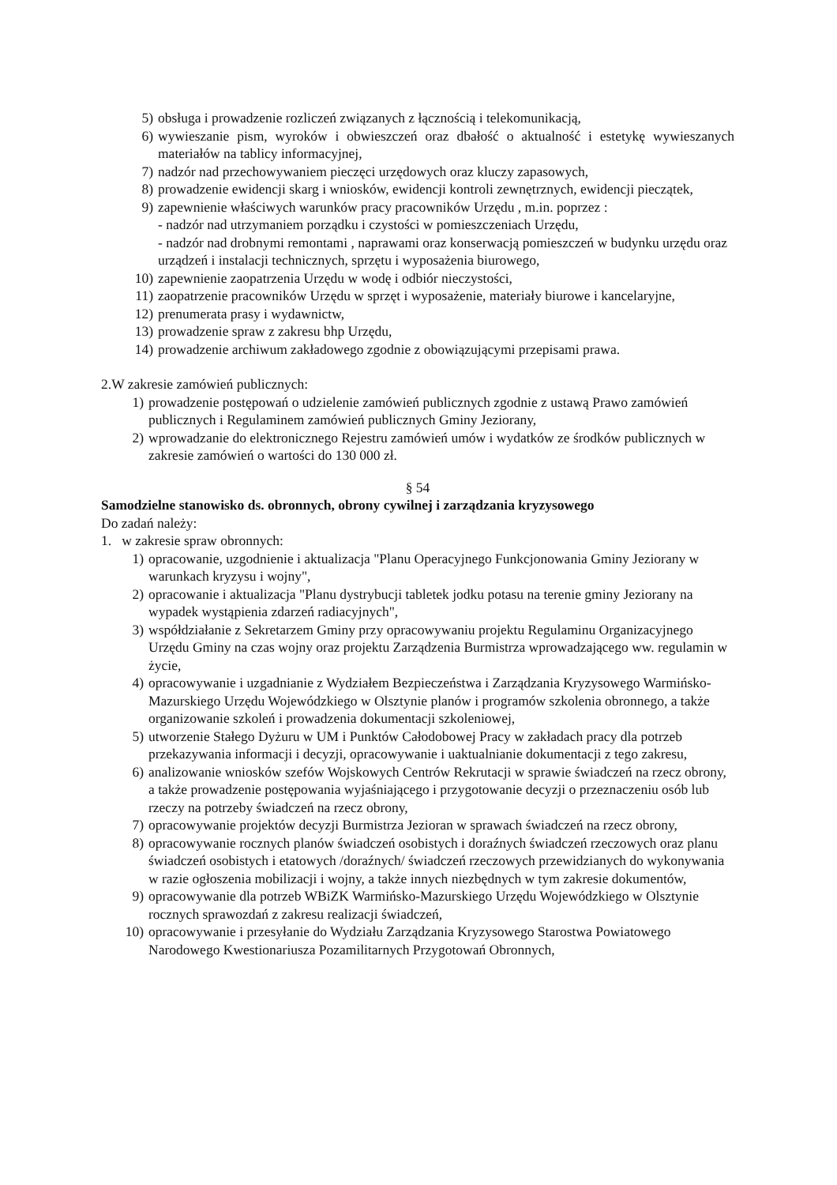5) obsługa i prowadzenie rozliczeń związanych z łącznością i telekomunikacją,
6) wywieszanie pism, wyroków i obwieszczeń oraz dbałość o aktualność i estetykę wywieszanych materiałów na tablicy informacyjnej,
7) nadzór nad przechowywaniem pieczęci urzędowych oraz kluczy zapasowych,
8) prowadzenie ewidencji skarg i wniosków, ewidencji kontroli zewnętrznych, ewidencji pieczątek,
9) zapewnienie właściwych warunków pracy pracowników Urzędu , m.in. poprzez :
- nadzór nad utrzymaniem porządku i czystości w pomieszczeniach Urzędu,
- nadzór nad drobnymi remontami , naprawami oraz konserwacją pomieszczeń w budynku urzędu oraz urządzeń i instalacji technicznych, sprzętu i wyposażenia biurowego,
10) zapewnienie zaopatrzenia Urzędu w wodę i odbiór nieczystości,
11) zaopatrzenie pracowników Urzędu w sprzęt i wyposażenie, materiały biurowe i kancelaryjne,
12) prenumerata prasy i wydawnictw,
13) prowadzenie spraw z zakresu bhp Urzędu,
14) prowadzenie archiwum zakładowego zgodnie z obowiązującymi przepisami prawa.
2.W zakresie zamówień publicznych:
1) prowadzenie postępowań o udzielenie zamówień publicznych zgodnie z ustawą Prawo zamówień publicznych i Regulaminem zamówień publicznych Gminy Jeziorany,
2) wprowadzanie do elektronicznego Rejestru zamówień umów i wydatków ze środków publicznych w zakresie zamówień o wartości do 130 000 zł.
§ 54
Samodzielne stanowisko ds. obronnych, obrony cywilnej i zarządzania kryzysowego
Do zadań należy:
1. w zakresie spraw obronnych:
1) opracowanie, uzgodnienie i aktualizacja "Planu Operacyjnego Funkcjonowania Gminy Jeziorany w warunkach kryzysu i wojny",
2) opracowanie i aktualizacja "Planu dystrybucji tabletek jodku potasu na terenie gminy Jeziorany na wypadek wystąpienia zdarzeń radiacyjnych",
3) współdziałanie z Sekretarzem Gminy przy opracowywaniu projektu Regulaminu Organizacyjnego Urzędu Gminy na czas wojny oraz projektu Zarządzenia Burmistrza wprowadzającego ww. regulamin w życie,
4) opracowywanie i uzgadnianie z Wydziałem Bezpieczeństwa i Zarządzania Kryzysowego Warmińsko-Mazurskiego Urzędu Wojewódzkiego w Olsztynie planów i programów szkolenia obronnego, a także organizowanie szkoleń i prowadzenia dokumentacji szkoleniowej,
5) utworzenie Stałego Dyżuru w UM i Punktów Całodobowej Pracy w zakładach pracy dla potrzeb przekazywania informacji i decyzji, opracowywanie i uaktualnianie dokumentacji z tego zakresu,
6) analizowanie wniosków szefów Wojskowych Centrów Rekrutacji w sprawie świadczeń na rzecz obrony, a także prowadzenie postępowania wyjaśniającego i przygotowanie decyzji o przeznaczeniu osób lub rzeczy na potrzeby świadczeń na rzecz obrony,
7) opracowywanie projektów decyzji Burmistrza Jezioran w sprawach świadczeń na rzecz obrony,
8) opracowywanie rocznych planów świadczeń osobistych i doraźnych świadczeń rzeczowych oraz planu świadczeń osobistych i etatowych /doraźnych/ świadczeń rzeczowych przewidzianych do wykonywania w razie ogłoszenia mobilizacji i wojny, a także innych niezbędnych w tym zakresie dokumentów,
9) opracowywanie dla potrzeb WBiZK Warmińsko-Mazurskiego Urzędu Wojewódzkiego w Olsztynie rocznych sprawozdań z zakresu realizacji świadczeń,
10) opracowywanie i przesyłanie do Wydziału Zarządzania Kryzysowego Starostwa Powiatowego Narodowego Kwestionariusza Pozamilitarnych Przygotowań Obronnych,